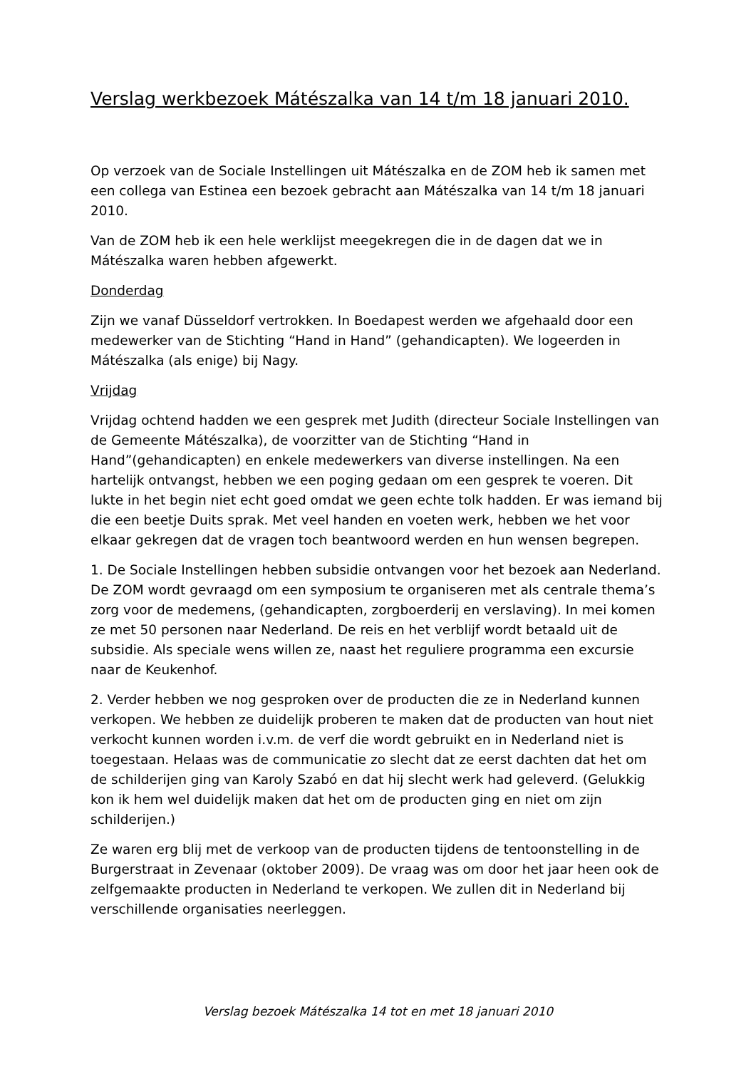Verslag werkbezoek Mátészalka van 14 t/m 18 januari 2010.
Op verzoek van de Sociale Instellingen uit Mátészalka en de ZOM heb ik samen met een collega van Estinea een bezoek gebracht aan Mátészalka van 14 t/m 18 januari 2010.
Van de ZOM heb ik een hele werklijst meegekregen die in de dagen dat we in Mátészalka waren hebben afgewerkt.
Donderdag
Zijn we vanaf Düsseldorf vertrokken. In Boedapest werden we afgehaald door een medewerker van de Stichting “Hand in Hand” (gehandicapten). We logeerden in Mátészalka (als enige) bij Nagy.
Vrijdag
Vrijdag ochtend hadden we een gesprek met Judith (directeur Sociale Instellingen van de Gemeente Mátészalka), de voorzitter van de Stichting “Hand in Hand”(gehandicapten) en enkele medewerkers van diverse instellingen. Na een hartelijk ontvangst, hebben we een poging gedaan om een gesprek te voeren. Dit lukte in het begin niet echt goed omdat we geen echte tolk hadden. Er was iemand bij die een beetje Duits sprak. Met veel handen en voeten werk, hebben we het voor elkaar gekregen dat de vragen toch beantwoord werden en hun wensen begrepen.
1. De Sociale Instellingen hebben subsidie ontvangen voor het bezoek aan Nederland. De ZOM wordt gevraagd om een symposium te organiseren met als centrale thema’s zorg voor de medemens, (gehandicapten, zorgboerderij en verslaving). In mei komen ze met 50 personen naar Nederland. De reis en het verblijf wordt betaald uit de subsidie. Als speciale wens willen ze, naast het reguliere programma een excursie naar de Keukenhof.
2. Verder hebben we nog gesproken over de producten die ze in Nederland kunnen verkopen. We hebben ze duidelijk proberen te maken dat de producten van hout niet verkocht kunnen worden i.v.m. de verf die wordt gebruikt en in Nederland niet is toegestaan. Helaas was de communicatie zo slecht dat ze eerst dachten dat het om de schilderijen ging van Karoly Szabó en dat hij slecht werk had geleverd. (Gelukkig kon ik hem wel duidelijk maken dat het om de producten ging en niet om zijn schilderijen.)
Ze waren erg blij met de verkoop van de producten tijdens de tentoonstelling in de Burgerstraat in Zevenaar (oktober 2009). De vraag was om door het jaar heen ook de zelfgemaakte producten in Nederland te verkopen. We zullen dit in Nederland bij verschillende organisaties neerleggen.
Verslag bezoek Mátészalka 14 tot en met 18 januari 2010